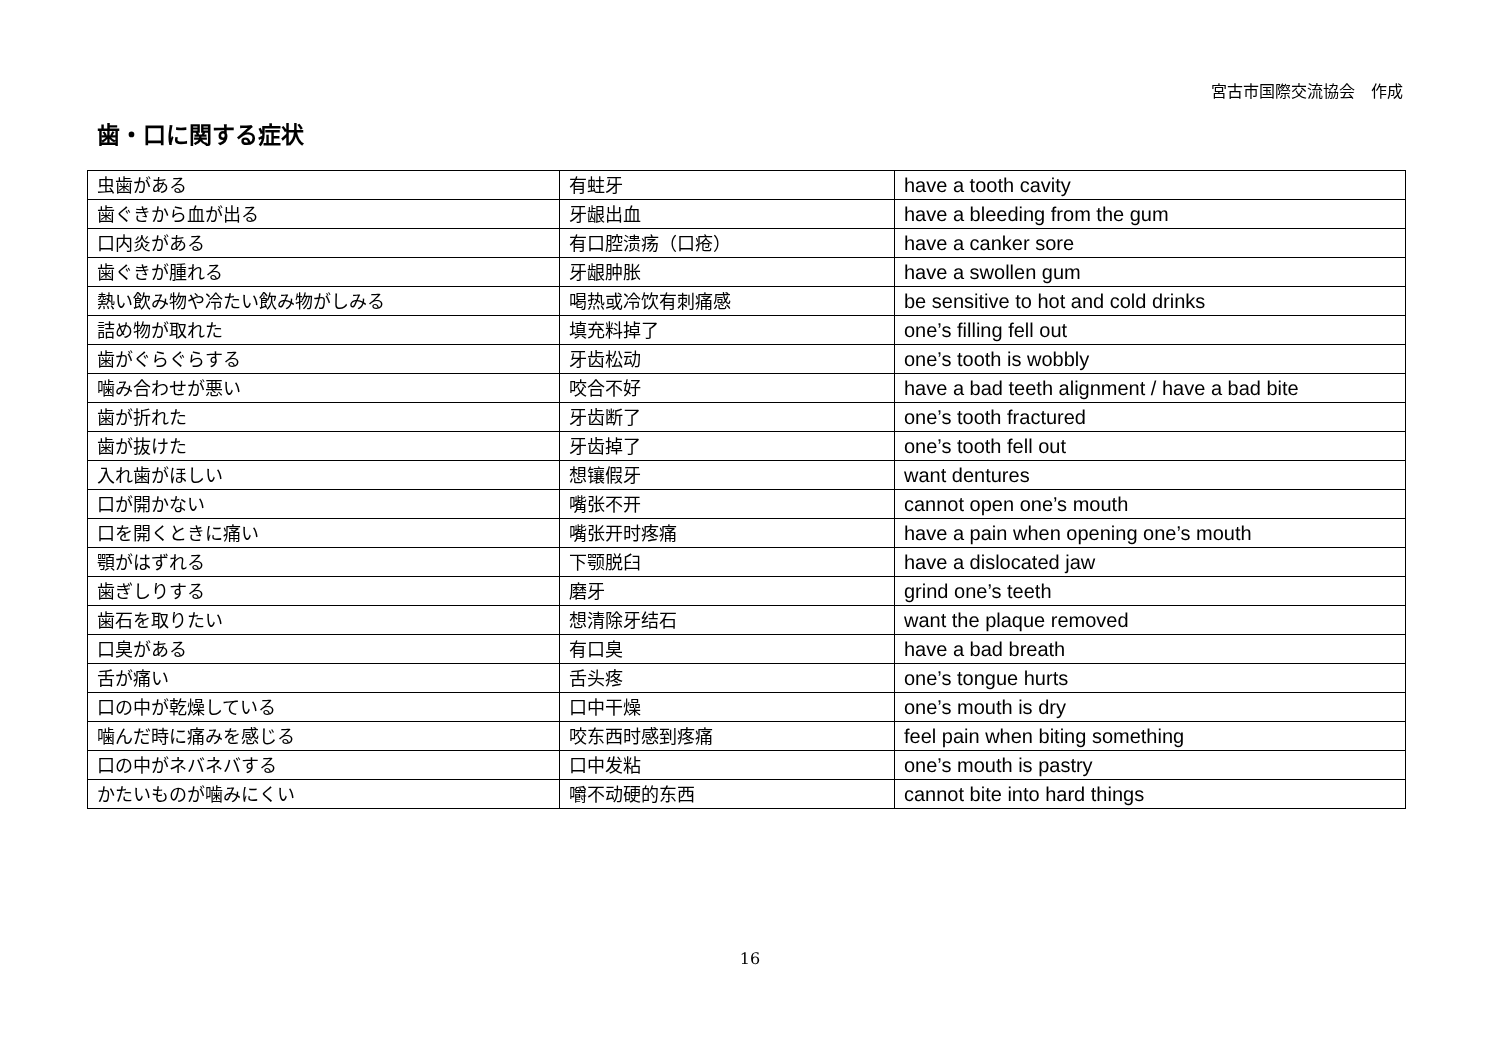宮古市国際交流協会　作成
歯・口に関する症状
| 虫歯がある | 有蛀牙 | have a tooth cavity |
| 歯ぐきから血が出る | 牙龈出血 | have a bleeding from the gum |
| 口内炎がある | 有口腔溃疡（口疮） | have a canker sore |
| 歯ぐきが腫れる | 牙龈肿胀 | have a swollen gum |
| 熱い飲み物や冷たい飲み物がしみる | 喝热或冷饮有刺痛感 | be sensitive to hot and cold drinks |
| 詰め物が取れた | 填充料掉了 | one’s filling fell out |
| 歯がぐらぐらする | 牙齿松动 | one’s tooth is wobbly |
| 噛み合わせが悪い | 咬合不好 | have a bad teeth alignment / have a bad bite |
| 歯が折れた | 牙齿断了 | one’s tooth fractured |
| 歯が抜けた | 牙齿掉了 | one’s tooth fell out |
| 入れ歯がほしい | 想镶假牙 | want dentures |
| 口が開かない | 嘴张不开 | cannot open one’s mouth |
| 口を開くときに痛い | 嘴张开时疼痛 | have a pain when opening one’s mouth |
| 顎がはずれる | 下颚脱臼 | have a dislocated jaw |
| 歯ぎしりする | 磨牙 | grind one’s teeth |
| 歯石を取りたい | 想清除牙结石 | want the plaque removed |
| 口臭がある | 有口臭 | have a bad breath |
| 舌が痛い | 舌头疼 | one’s tongue hurts |
| 口の中が乾燥している | 口中干燥 | one’s mouth is dry |
| 噛んだ時に痛みを感じる | 咬东西时感到疼痛 | feel pain when biting something |
| 口の中がネバネバする | 口中发粘 | one’s mouth is pastry |
| かたいものが噛みにくい | 嚼不动硬的东西 | cannot bite into hard things |
16